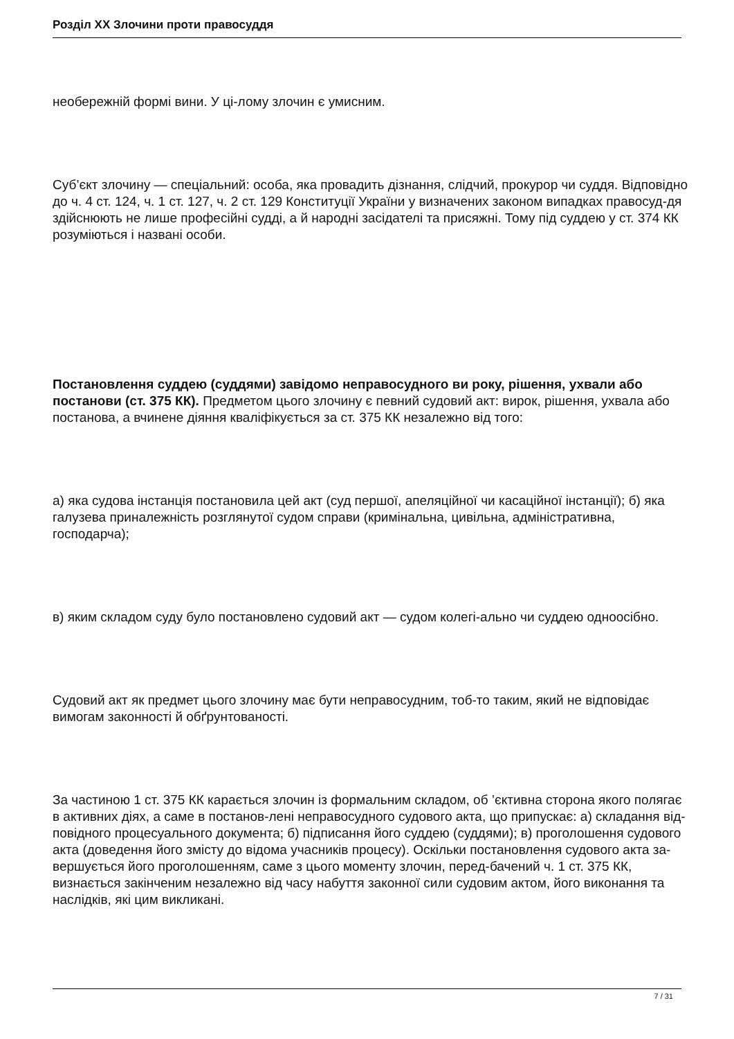Розділ XX Злочини проти правосуддя
необережній формі вини. У ці-лому злочин є умисним.
Суб’єкт злочину — спеціальний: особа, яка провадить дізнання, слідчий, прокурор чи суддя. Відповідно до ч. 4 ст. 124, ч. 1 ст. 127, ч. 2 ст. 129 Конституції України у визначених законом випадках правосуд-дя здійснюють не лише професійні судді, а й народні засідателі та присяжні. Тому під суддею у ст. 374 КК розуміються і названі особи.
Постановлення суддею (суддями) завідомо неправосудного ви року, рішення, ухвали або постанови (ст. 375 КК). Предметом цього злочину є певний судовий акт: вирок, рішення, ухвала або постанова, а вчинене діяння кваліфікується за ст. 375 КК незалежно від того:
а) яка судова інстанція постановила цей акт (суд першої, апеляційної чи касаційної інстанції); б) яка галузева приналежність розглянутої судом справи (кримінальна, цивільна, адміністративна, господарча);
в) яким складом суду було постановлено судовий акт — судом колегі-ально чи суддею одноосібно.
Судовий акт як предмет цього злочину має бути неправосудним, тоб-то таким, який не відповідає вимогам законності й обґрунтованості.
За частиною 1 ст. 375 КК карається злочин із формальним складом, об ’єктивна сторона якого полягає в активних діях, а саме в постанов-лені неправосудного судового акта, що припускає: а) складання від-повідного процесуального документа; б) підписання його суддею (суддями); в) проголошення судового акта (доведення його змісту до відома учасників процесу). Оскільки постановлення судового акта за-вершується його проголошенням, саме з цього моменту злочин, перед-бачений ч. 1 ст. 375 КК, визнається закінченим незалежно від часу набуття законної сили судовим актом, його виконання та наслідків, які цим викликані.
7 / 31